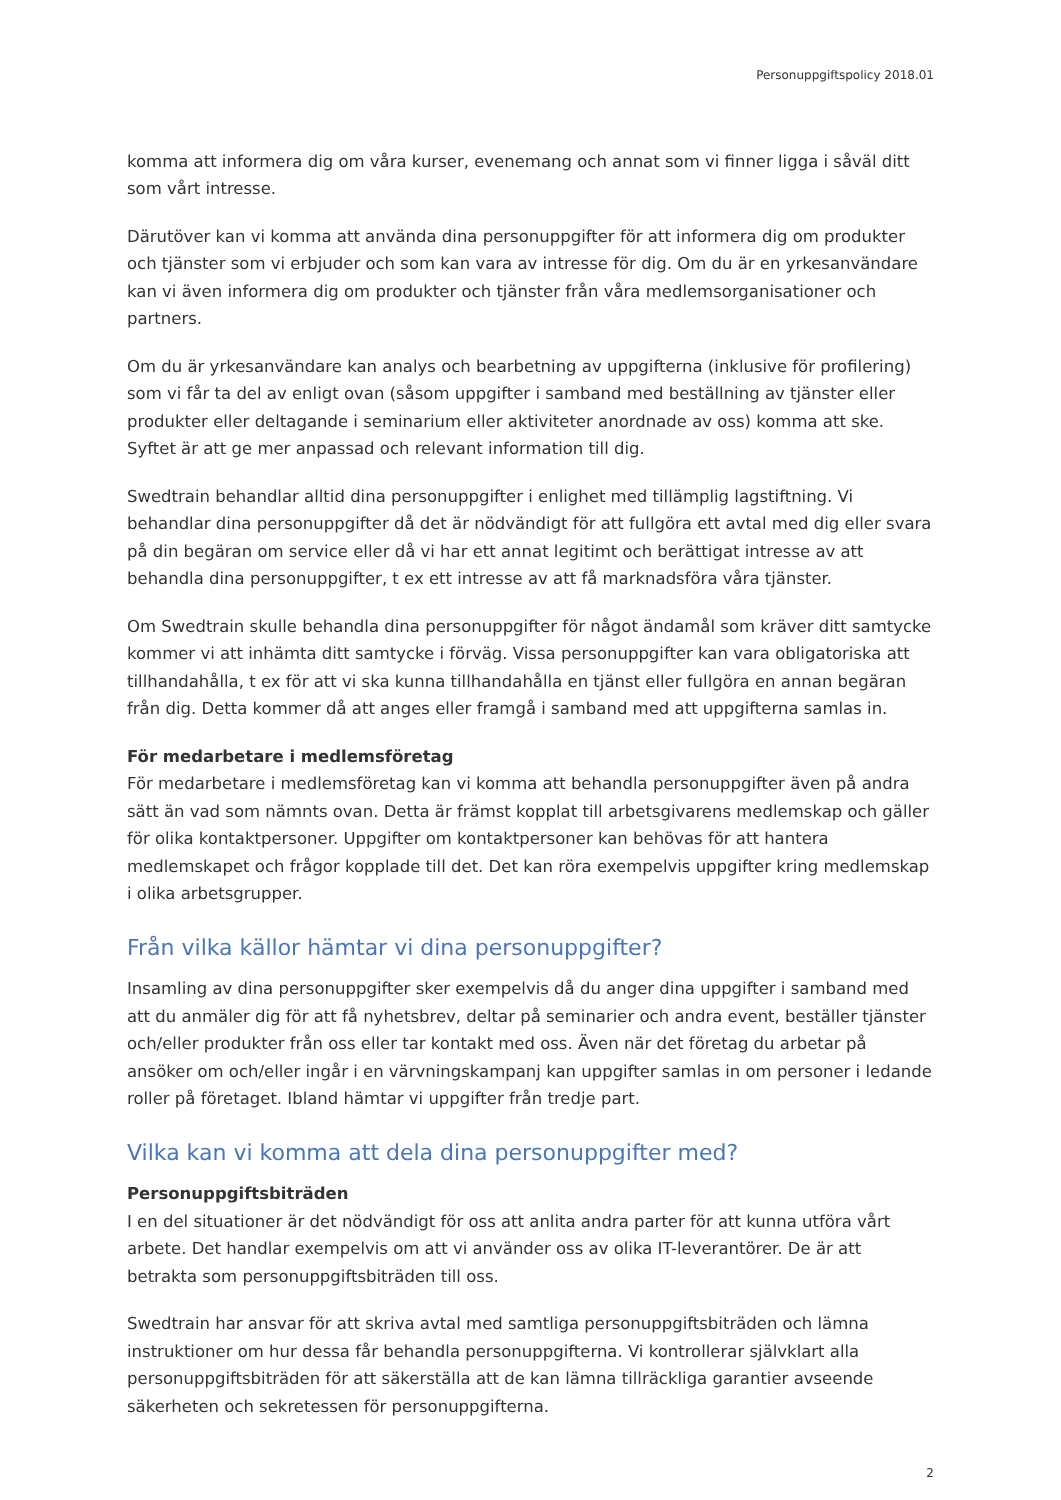Personuppgiftspolicy 2018.01
komma att informera dig om våra kurser, evenemang och annat som vi finner ligga i såväl ditt som vårt intresse.
Därutöver kan vi komma att använda dina personuppgifter för att informera dig om produkter och tjänster som vi erbjuder och som kan vara av intresse för dig. Om du är en yrkesanvändare kan vi även informera dig om produkter och tjänster från våra medlemsorganisationer och partners.
Om du är yrkesanvändare kan analys och bearbetning av uppgifterna (inklusive för profilering) som vi får ta del av enligt ovan (såsom uppgifter i samband med beställning av tjänster eller produkter eller deltagande i seminarium eller aktiviteter anordnade av oss) komma att ske. Syftet är att ge mer anpassad och relevant information till dig.
Swedtrain behandlar alltid dina personuppgifter i enlighet med tillämplig lagstiftning. Vi behandlar dina personuppgifter då det är nödvändigt för att fullgöra ett avtal med dig eller svara på din begäran om service eller då vi har ett annat legitimt och berättigat intresse av att behandla dina personuppgifter, t ex ett intresse av att få marknadsföra våra tjänster.
Om Swedtrain skulle behandla dina personuppgifter för något ändamål som kräver ditt samtycke kommer vi att inhämta ditt samtycke i förväg. Vissa personuppgifter kan vara obligatoriska att tillhandahålla, t ex för att vi ska kunna tillhandahålla en tjänst eller fullgöra en annan begäran från dig. Detta kommer då att anges eller framgå i samband med att uppgifterna samlas in.
För medarbetare i medlemsföretag
För medarbetare i medlemsföretag kan vi komma att behandla personuppgifter även på andra sätt än vad som nämnts ovan. Detta är främst kopplat till arbetsgivarens medlemskap och gäller för olika kontaktpersoner. Uppgifter om kontaktpersoner kan behövas för att hantera medlemskapet och frågor kopplade till det. Det kan röra exempelvis uppgifter kring medlemskap i olika arbetsgrupper.
Från vilka källor hämtar vi dina personuppgifter?
Insamling av dina personuppgifter sker exempelvis då du anger dina uppgifter i samband med att du anmäler dig för att få nyhetsbrev, deltar på seminarier och andra event, beställer tjänster och/eller produkter från oss eller tar kontakt med oss. Även när det företag du arbetar på ansöker om och/eller ingår i en värvningskampanj kan uppgifter samlas in om personer i ledande roller på företaget. Ibland hämtar vi uppgifter från tredje part.
Vilka kan vi komma att dela dina personuppgifter med?
Personuppgiftsbiträden
I en del situationer är det nödvändigt för oss att anlita andra parter för att kunna utföra vårt arbete. Det handlar exempelvis om att vi använder oss av olika IT-leverantörer. De är att betrakta som personuppgiftsbiträden till oss.
Swedtrain har ansvar för att skriva avtal med samtliga personuppgiftsbiträden och lämna instruktioner om hur dessa får behandla personuppgifterna. Vi kontrollerar självklart alla personuppgiftsbiträden för att säkerställa att de kan lämna tillräckliga garantier avseende säkerheten och sekretessen för personuppgifterna.
2